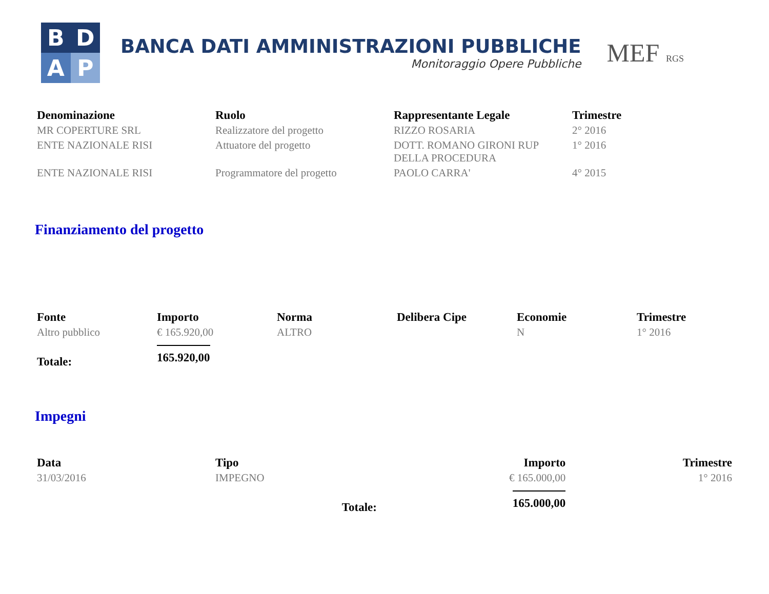B
D
A
P
BANCA DATI AMMINISTRAZIONI PUBBLICHE
Monitoraggio Opere Pubbliche
MEF RGS
| Denominazione | Ruolo | Rappresentante Legale | Trimestre |
| --- | --- | --- | --- |
| MR COPERTURE SRL | Realizzatore del progetto | RIZZO ROSARIA | 2° 2016 |
| ENTE NAZIONALE RISI | Attuatore del progetto | DOTT. ROMANO GIRONI RUP DELLA PROCEDURA | 1° 2016 |
| ENTE NAZIONALE RISI | Programmatore del progetto | PAOLO CARRA' | 4° 2015 |
Finanziamento del progetto
| Fonte | Importo | Norma | Delibera Cipe | Economie | Trimestre |
| --- | --- | --- | --- | --- | --- |
| Altro pubblico | € 165.920,00 | ALTRO | | N | 1° 2016 |
| Totale: | 165.920,00 | | | | |
Impegni
| Data | Tipo | Importo | Trimestre |
| --- | --- | --- | --- |
| 31/03/2016 | IMPEGNO | € 165.000,00 | 1° 2016 |
| | Totale: | 165.000,00 | |